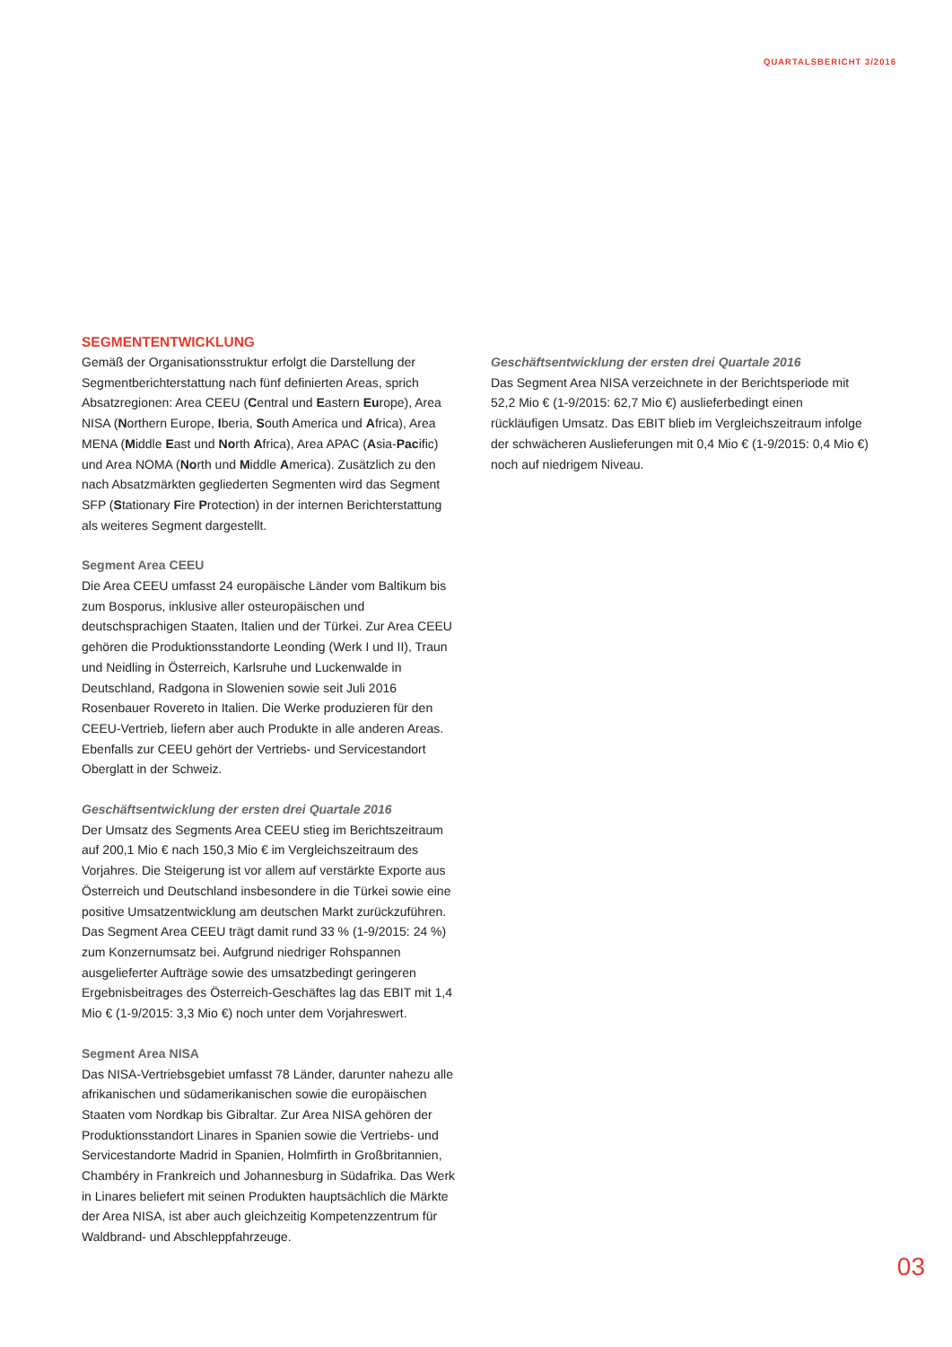QUARTALSBERICHT 3/2016
SEGMENTENTWICKLUNG
Gemäß der Organisationsstruktur erfolgt die Darstellung der Segmentberichterstattung nach fünf definierten Areas, sprich Absatzregionen: Area CEEU (Central und Eastern Europe), Area NISA (Northern Europe, Iberia, South America und Africa), Area MENA (Middle East und North Africa), Area APAC (Asia-Pacific) und Area NOMA (North und Middle America). Zusätzlich zu den nach Absatzmärkten gegliederten Segmenten wird das Segment SFP (Stationary Fire Protection) in der internen Berichterstattung als weiteres Segment dargestellt.
Segment Area CEEU
Die Area CEEU umfasst 24 europäische Länder vom Baltikum bis zum Bosporus, inklusive aller osteuropäischen und deutschsprachigen Staaten, Italien und der Türkei. Zur Area CEEU gehören die Produktionsstandorte Leonding (Werk I und II), Traun und Neidling in Österreich, Karlsruhe und Luckenwalde in Deutschland, Radgona in Slowenien sowie seit Juli 2016 Rosenbauer Rovereto in Italien. Die Werke produzieren für den CEEU-Vertrieb, liefern aber auch Produkte in alle anderen Areas. Ebenfalls zur CEEU gehört der Vertriebs- und Servicestandort Oberglatt in der Schweiz.
Geschäftsentwicklung der ersten drei Quartale 2016
Der Umsatz des Segments Area CEEU stieg im Berichtszeitraum auf 200,1 Mio € nach 150,3 Mio € im Vergleichszeitraum des Vorjahres. Die Steigerung ist vor allem auf verstärkte Exporte aus Österreich und Deutschland insbesondere in die Türkei sowie eine positive Umsatzentwicklung am deutschen Markt zurückzuführen. Das Segment Area CEEU trägt damit rund 33 % (1-9/2015: 24 %) zum Konzernumsatz bei. Aufgrund niedriger Rohspannen ausgelieferter Aufträge sowie des umsatzbedingt geringeren Ergebnisbeitrages des Österreich-Geschäftes lag das EBIT mit 1,4 Mio € (1-9/2015: 3,3 Mio €) noch unter dem Vorjahreswert.
Segment Area NISA
Das NISA-Vertriebsgebiet umfasst 78 Länder, darunter nahezu alle afrikanischen und südamerikanischen sowie die europäischen Staaten vom Nordkap bis Gibraltar. Zur Area NISA gehören der Produktionsstandort Linares in Spanien sowie die Vertriebs- und Servicestandorte Madrid in Spanien, Holmfirth in Großbritannien, Chambéry in Frankreich und Johannesburg in Südafrika. Das Werk in Linares beliefert mit seinen Produkten hauptsächlich die Märkte der Area NISA, ist aber auch gleichzeitig Kompetenzzentrum für Waldbrand- und Abschleppfahrzeuge.
Geschäftsentwicklung der ersten drei Quartale 2016
Das Segment Area NISA verzeichnete in der Berichtsperiode mit 52,2 Mio € (1-9/2015: 62,7 Mio €) auslieferbedingt einen rückläufigen Umsatz. Das EBIT blieb im Vergleichszeitraum infolge der schwächeren Auslieferungen mit 0,4 Mio € (1-9/2015: 0,4 Mio €) noch auf niedrigem Niveau.
03